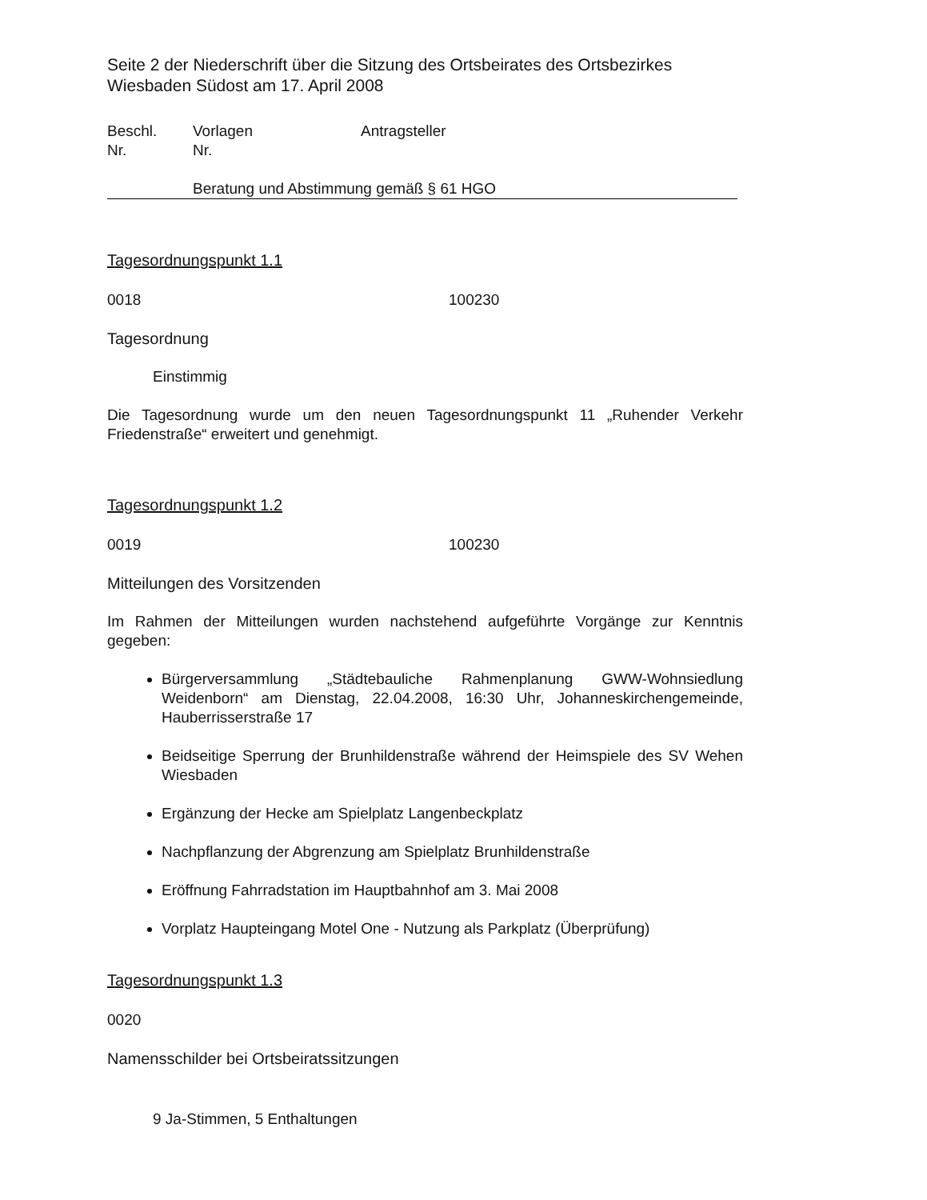Seite 2 der Niederschrift über die Sitzung des Ortsbeirates des Ortsbezirkes Wiesbaden Südost am 17. April 2008
Beschl.
Nr. Vorlagen
Nr. Antragsteller
Beratung und Abstimmung gemäß § 61 HGO
Tagesordnungspunkt 1.1
0018 100230
Tagesordnung
Einstimmig
Die Tagesordnung wurde um den neuen Tagesordnungspunkt 11 „Ruhender Verkehr Friedenstraße“ erweitert und genehmigt.
Tagesordnungspunkt 1.2
0019 100230
Mitteilungen des Vorsitzenden
Im Rahmen der Mitteilungen wurden nachstehend aufgeführte Vorgänge zur Kenntnis gegeben:
Bürgerversammlung „Städtebauliche Rahmenplanung GWW-Wohnsiedlung Weidenborn“ am Dienstag, 22.04.2008, 16:30 Uhr, Johanneskirchengemeinde, Hauberrisserstraße 17
Beidseitige Sperrung der Brunhildenstraße während der Heimspiele des SV Wehen Wiesbaden
Ergänzung der Hecke am Spielplatz Langenbeckplatz
Nachpflanzung der Abgrenzung am Spielplatz Brunhildenstraße
Eröffnung Fahrradstation im Hauptbahnhof am 3. Mai 2008
Vorplatz Haupteingang Motel One - Nutzung als Parkplatz (Überprüfung)
Tagesordnungspunkt 1.3
0020
Namensschilder bei Ortsbeiratssitzungen
9 Ja-Stimmen, 5 Enthaltungen